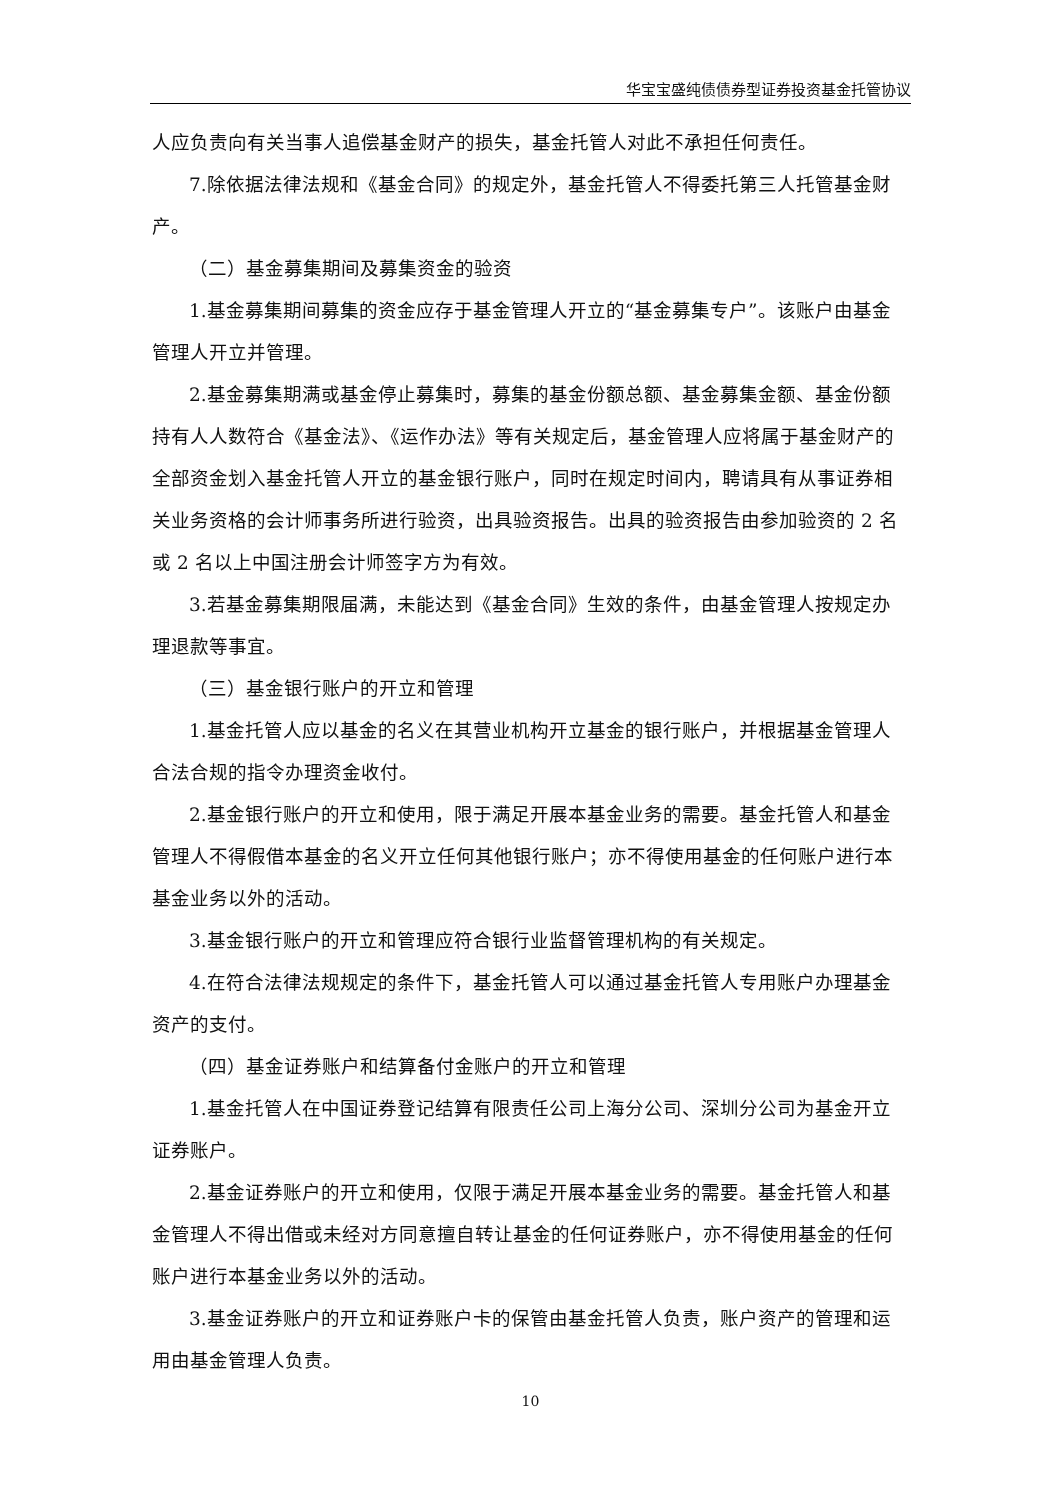华宝宝盛纯债债券型证券投资基金托管协议
人应负责向有关当事人追偿基金财产的损失，基金托管人对此不承担任何责任。
7.除依据法律法规和《基金合同》的规定外，基金托管人不得委托第三人托管基金财产。
（二）基金募集期间及募集资金的验资
1.基金募集期间募集的资金应存于基金管理人开立的“基金募集专户”。该账户由基金管理人开立并管理。
2.基金募集期满或基金停止募集时，募集的基金份额总额、基金募集金额、基金份额持有人人数符合《基金法》、《运作办法》等有关规定后，基金管理人应将属于基金财产的全部资金划入基金托管人开立的基金银行账户，同时在规定时间内，聘请具有从事证券相关业务资格的会计师事务所进行验资，出具验资报告。出具的验资报告由参加验资的 2 名或 2 名以上中国注册会计师签字方为有效。
3.若基金募集期限届满，未能达到《基金合同》生效的条件，由基金管理人按规定办理退款等事宜。
（三）基金银行账户的开立和管理
1.基金托管人应以基金的名义在其营业机构开立基金的银行账户，并根据基金管理人合法合规的指令办理资金收付。
2.基金银行账户的开立和使用，限于满足开展本基金业务的需要。基金托管人和基金管理人不得假借本基金的名义开立任何其他银行账户；亦不得使用基金的任何账户进行本基金业务以外的活动。
3.基金银行账户的开立和管理应符合银行业监督管理机构的有关规定。
4.在符合法律法规规定的条件下，基金托管人可以通过基金托管人专用账户办理基金资产的支付。
（四）基金证券账户和结算备付金账户的开立和管理
1.基金托管人在中国证券登记结算有限责任公司上海分公司、深圳分公司为基金开立证券账户。
2.基金证券账户的开立和使用，仅限于满足开展本基金业务的需要。基金托管人和基金管理人不得出借或未经对方同意擅自转让基金的任何证券账户，亦不得使用基金的任何账户进行本基金业务以外的活动。
3.基金证券账户的开立和证券账户卡的保管由基金托管人负责，账户资产的管理和运用由基金管理人负责。
10